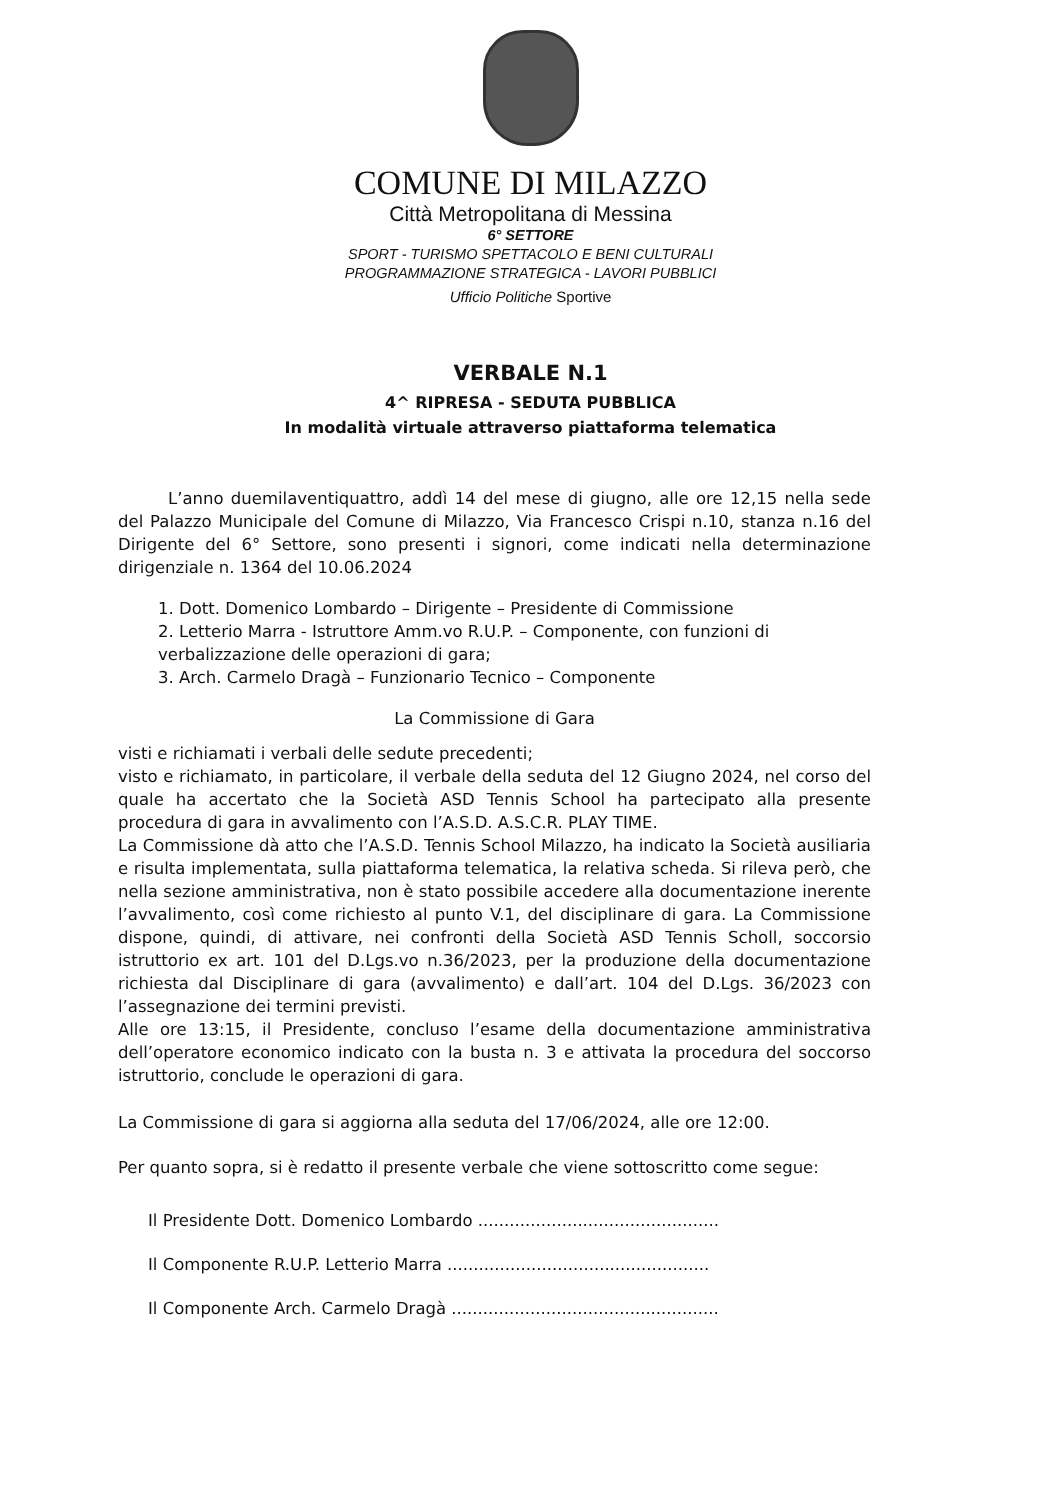COMUNE DI MILAZZO
Città Metropolitana di Messina
6° SETTORE
SPORT - TURISMO SPETTACOLO E BENI CULTURALI
PROGRAMMAZIONE STRATEGICA - LAVORI PUBBLICI
Ufficio Politiche Sportive
VERBALE N.1
4^ RIPRESA - SEDUTA PUBBLICA
In modalità virtuale attraverso piattaforma telematica
L’anno duemilaventiquattro, addì 14 del mese di giugno, alle ore 12,15 nella sede del Palazzo Municipale del Comune di Milazzo, Via Francesco Crispi n.10, stanza n.16 del Dirigente del 6° Settore, sono presenti i signori, come indicati nella determinazione dirigenziale n. 1364 del 10.06.2024
1. Dott. Domenico Lombardo – Dirigente – Presidente di Commissione
2. Letterio Marra - Istruttore Amm.vo R.U.P. – Componente, con funzioni di verbalizzazione delle operazioni di gara;
3. Arch. Carmelo Dragà – Funzionario Tecnico – Componente
La Commissione di Gara
visti e richiamati i verbali delle sedute precedenti;
visto e richiamato, in particolare, il verbale della seduta del 12 Giugno 2024, nel corso del quale ha accertato che la Società ASD Tennis School ha partecipato alla presente procedura di gara in avvalimento con l’A.S.D. A.S.C.R. PLAY TIME.
La Commissione dà atto che l’A.S.D. Tennis School Milazzo, ha indicato la Società ausiliaria e risulta implementata, sulla piattaforma telematica, la relativa scheda. Si rileva però, che nella sezione amministrativa, non è stato possibile accedere alla documentazione inerente l’avvalimento, così come richiesto al punto V.1, del disciplinare di gara. La Commissione dispone, quindi, di attivare, nei confronti della Società ASD Tennis Scholl, soccorsio istruttorio ex art. 101 del D.Lgs.vo n.36/2023, per la produzione della documentazione richiesta dal Disciplinare di gara (avvalimento) e dall’art. 104 del D.Lgs. 36/2023 con l’assegnazione dei termini previsti.
Alle ore 13:15, il Presidente, concluso l’esame della documentazione amministrativa dell’operatore economico indicato con la busta n. 3 e attivata la procedura del soccorso istruttorio, conclude le operazioni di gara.
La Commissione di gara si aggiorna alla seduta del 17/06/2024, alle ore 12:00.
Per quanto sopra, si è redatto il presente verbale che viene sottoscritto come segue:
Il Presidente Dott. Domenico Lombardo ..............................................
Il Componente R.U.P. Letterio Marra ..................................................
Il Componente Arch. Carmelo Dragà ...................................................